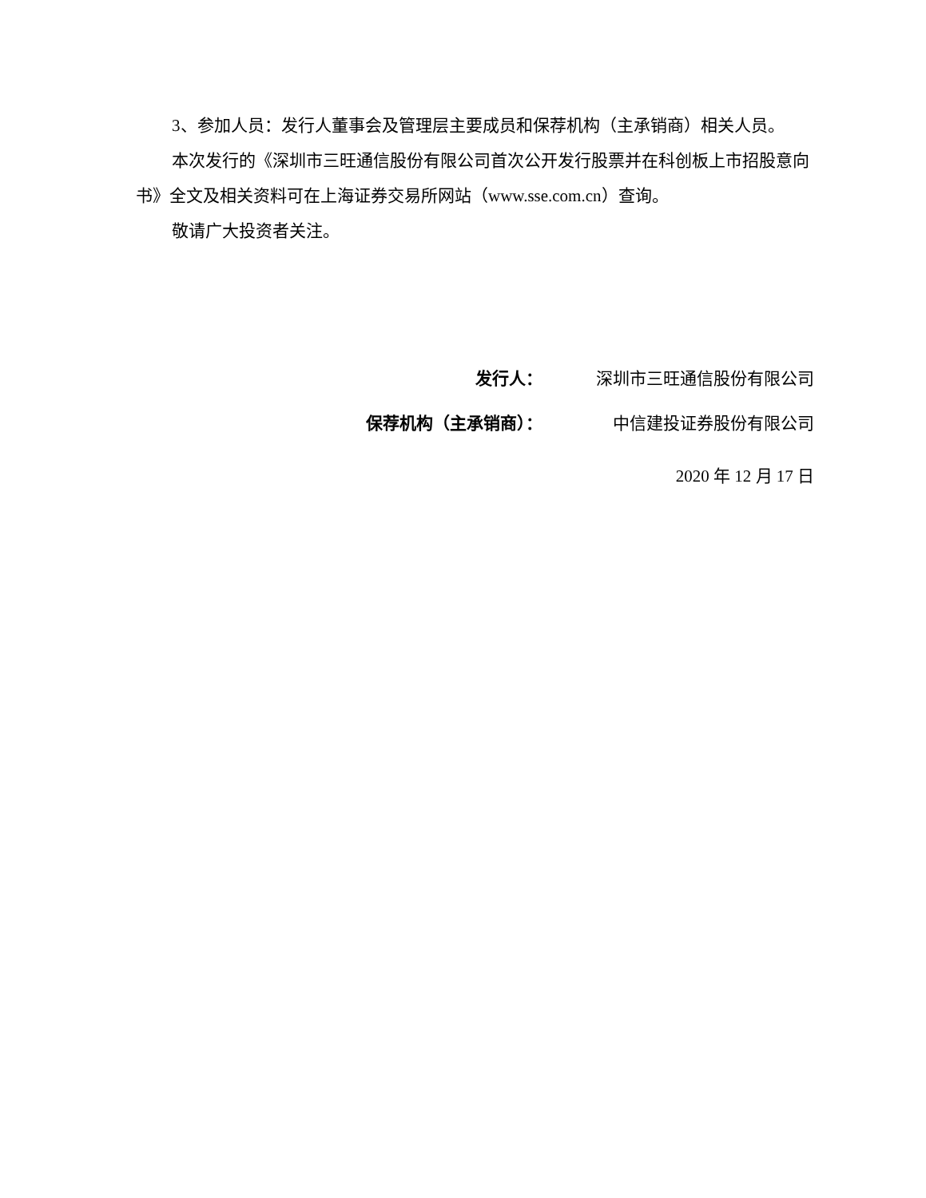3、参加人员：发行人董事会及管理层主要成员和保荐机构（主承销商）相关人员。
本次发行的《深圳市三旺通信股份有限公司首次公开发行股票并在科创板上市招股意向书》全文及相关资料可在上海证券交易所网站（www.sse.com.cn）查询。
敬请广大投资者关注。
发行人： 深圳市三旺通信股份有限公司
保荐机构（主承销商）： 中信建投证券股份有限公司
2020 年 12 月 17 日